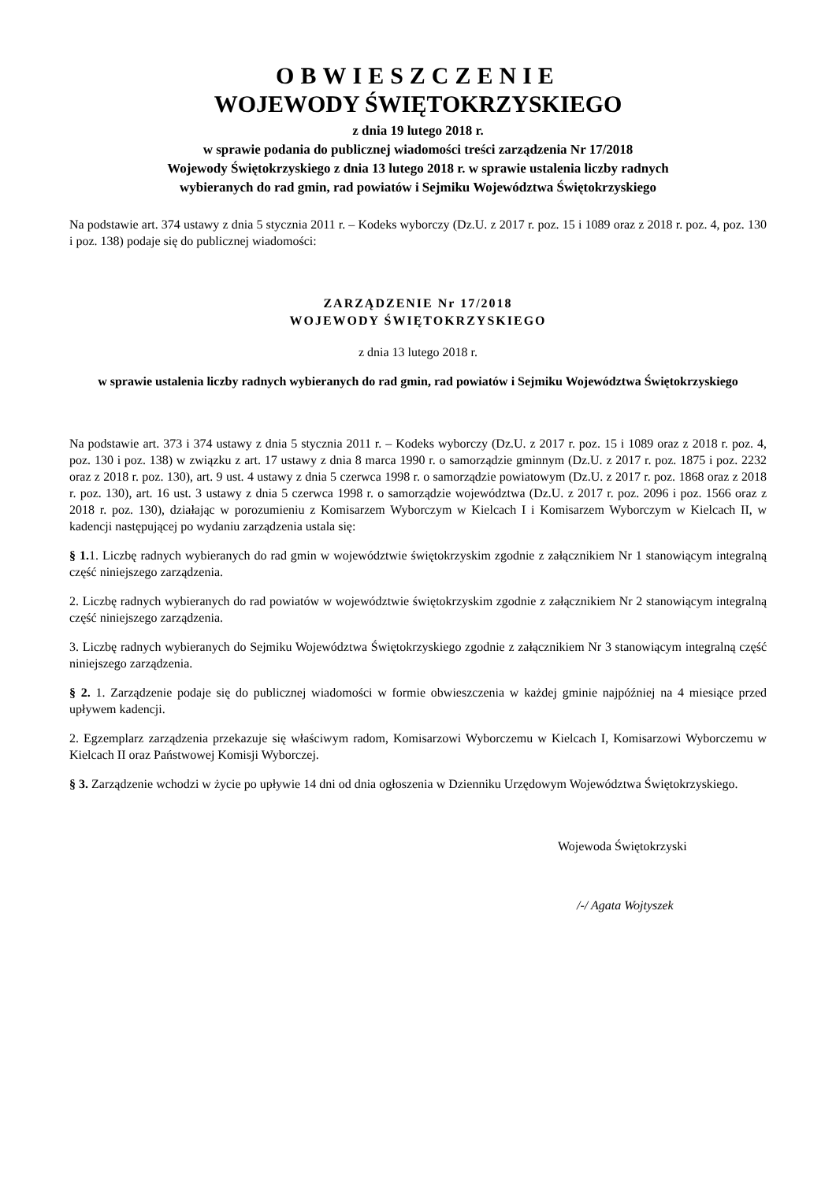OBWIESZCZENIE
WOJEWODY ŚWIĘTOKRZYSKIEGO
z dnia 19 lutego 2018 r.
w sprawie podania do publicznej wiadomości treści zarządzenia Nr 17/2018
Wojewody Świętokrzyskiego z dnia 13 lutego 2018 r. w sprawie ustalenia liczby radnych
wybieranych do rad gmin, rad powiatów i Sejmiku Województwa Świętokrzyskiego
Na podstawie art. 374 ustawy z dnia 5 stycznia 2011 r. – Kodeks wyborczy (Dz.U. z 2017 r. poz. 15 i 1089 oraz z 2018 r. poz. 4, poz. 130 i poz. 138) podaje się do publicznej wiadomości:
ZARZĄDZENIE Nr 17/2018
WOJEWODY ŚWIĘTOKRZYSKIEGO
z dnia 13 lutego 2018 r.
w sprawie ustalenia liczby radnych wybieranych do rad gmin, rad powiatów i Sejmiku Województwa Świętokrzyskiego
Na podstawie art. 373 i 374 ustawy z dnia 5 stycznia 2011 r. – Kodeks wyborczy (Dz.U. z 2017 r. poz. 15 i 1089 oraz z 2018 r. poz. 4, poz. 130 i poz. 138) w związku z art. 17 ustawy z dnia 8 marca 1990 r. o samorządzie gminnym (Dz.U. z 2017 r. poz. 1875 i poz. 2232 oraz z 2018 r. poz. 130), art. 9 ust. 4 ustawy z dnia 5 czerwca 1998 r. o samorządzie powiatowym (Dz.U. z 2017 r. poz. 1868 oraz z 2018 r. poz. 130), art. 16 ust. 3 ustawy z dnia 5 czerwca 1998 r. o samorządzie województwa (Dz.U. z 2017 r. poz. 2096 i poz. 1566 oraz z 2018 r. poz. 130), działając w porozumieniu z Komisarzem Wyborczym w Kielcach I i Komisarzem Wyborczym w Kielcach II, w kadencji następującej po wydaniu zarządzenia ustala się:
§ 1. 1. Liczbę radnych wybieranych do rad gmin w województwie świętokrzyskim zgodnie z załącznikiem Nr 1 stanowiącym integralną część niniejszego zarządzenia.
2. Liczbę radnych wybieranych do rad powiatów w województwie świętokrzyskim zgodnie z załącznikiem Nr 2 stanowiącym integralną część niniejszego zarządzenia.
3. Liczbę radnych wybieranych do Sejmiku Województwa Świętokrzyskiego zgodnie z załącznikiem Nr 3 stanowiącym integralną część niniejszego zarządzenia.
§ 2. 1. Zarządzenie podaje się do publicznej wiadomości w formie obwieszczenia w każdej gminie najpóźniej na 4 miesiące przed upływem kadencji.
2. Egzemplarz zarządzenia przekazuje się właściwym radom, Komisarzowi Wyborczemu w Kielcach I, Komisarzowi Wyborczemu w Kielcach II oraz Państwowej Komisji Wyborczej.
§ 3. Zarządzenie wchodzi w życie po upływie 14 dni od dnia ogłoszenia w Dzienniku Urzędowym Województwa Świętokrzyskiego.
Wojewoda Świętokrzyski
/-/ Agata Wojtyszek